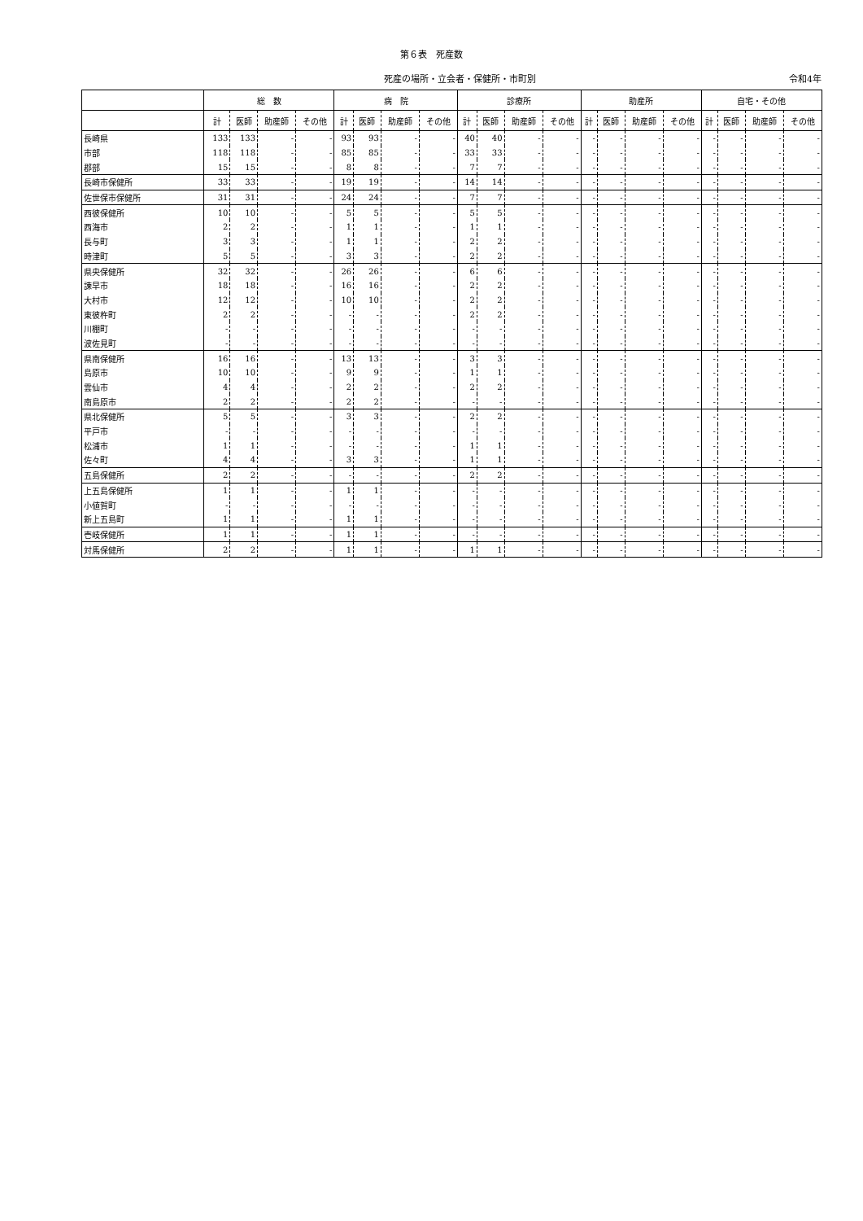第６表　死産数
死産の場所・立会者・保健所・市町別 令和4年
| | 総 数 | | | | 病 院 | | | | 診療所 | | | | 助産所 | | | | 自宅・その他 | | | |
| --- | --- | --- | --- | --- | --- | --- | --- | --- | --- | --- | --- | --- | --- | --- | --- | --- | --- | --- | --- | --- |
| | 計 | 医師 | 助産師 | その他 | 計 | 医師 | 助産師 | その他 | 計 | 医師 | 助産師 | その他 | 計 | 医師 | 助産師 | その他 | 計 | 医師 | 助産師 | その他 |
| 長崎県 | 133 | 133 | - | - | 93 | 93 | - | - | 40 | 40 | - | - | - | - | - | - | - | - | - | - |
| 市部 | 118 | 118 | - | - | 85 | 85 | - | - | 33 | 33 | - | - | - | - | - | - | - | - | - | - |
| 郡部 | 15 | 15 | - | - | 8 | 8 | - | - | 7 | 7 | - | - | - | - | - | - | - | - | - | - |
| 長崎市保健所 | 33 | 33 | - | - | 19 | 19 | - | - | 14 | 14 | - | - | - | - | - | - | - | - | - | - |
| 佐世保市保健所 | 31 | 31 | - | - | 24 | 24 | - | - | 7 | 7 | - | - | - | - | - | - | - | - | - | - |
| 西彼保健所 | 10 | 10 | - | - | 5 | 5 | - | - | 5 | 5 | - | - | - | - | - | - | - | - | - | - |
| 西海市 | 2 | 2 | - | - | 1 | 1 | - | - | 1 | 1 | - | - | - | - | - | - | - | - | - | - |
| 長与町 | 3 | 3 | - | - | 1 | 1 | - | - | 2 | 2 | - | - | - | - | - | - | - | - | - | - |
| 時津町 | 5 | 5 | - | - | 3 | 3 | - | - | 2 | 2 | - | - | - | - | - | - | - | - | - | - |
| 県央保健所 | 32 | 32 | - | - | 26 | 26 | - | - | 6 | 6 | - | - | - | - | - | - | - | - | - | - |
| 諫早市 | 18 | 18 | - | - | 16 | 16 | - | - | 2 | 2 | - | - | - | - | - | - | - | - | - | - |
| 大村市 | 12 | 12 | - | - | 10 | 10 | - | - | 2 | 2 | - | - | - | - | - | - | - | - | - | - |
| 東彼杵町 | 2 | 2 | - | - | - | - | - | - | 2 | 2 | - | - | - | - | - | - | - | - | - | - |
| 川棚町 | - | - | - | - | - | - | - | - | - | - | - | - | - | - | - | - | - | - | - | - |
| 波佐見町 | - | - | - | - | - | - | - | - | - | - | - | - | - | - | - | - | - | - | - | - |
| 県南保健所 | 16 | 16 | - | - | 13 | 13 | - | - | 3 | 3 | - | - | - | - | - | - | - | - | - | - |
| 島原市 | 10 | 10 | - | - | 9 | 9 | - | - | 1 | 1 | - | - | - | - | - | - | - | - | - | - |
| 雲仙市 | 4 | 4 | - | - | 2 | 2 | - | - | 2 | 2 | - | - | - | - | - | - | - | - | - | - |
| 南島原市 | 2 | 2 | - | - | 2 | 2 | - | - | - | - | - | - | - | - | - | - | - | - | - | - |
| 県北保健所 | 5 | 5 | - | - | 3 | 3 | - | - | 2 | 2 | - | - | - | - | - | - | - | - | - | - |
| 平戸市 | - | - | - | - | - | - | - | - | - | - | - | - | - | - | - | - | - | - | - | - |
| 松浦市 | 1 | 1 | - | - | - | - | - | - | 1 | 1 | - | - | - | - | - | - | - | - | - | - |
| 佐々町 | 4 | 4 | - | - | 3 | 3 | - | - | 1 | 1 | - | - | - | - | - | - | - | - | - | - |
| 五島保健所 | 2 | 2 | - | - | - | - | - | - | 2 | 2 | - | - | - | - | - | - | - | - | - | - |
| 上五島保健所 | 1 | 1 | - | - | 1 | 1 | - | - | - | - | - | - | - | - | - | - | - | - | - | - |
| 小値賀町 | - | - | - | - | - | - | - | - | - | - | - | - | - | - | - | - | - | - | - | - |
| 新上五島町 | 1 | 1 | - | - | 1 | 1 | - | - | - | - | - | - | - | - | - | - | - | - | - | - |
| 壱岐保健所 | 1 | 1 | - | - | 1 | 1 | - | - | - | - | - | - | - | - | - | - | - | - | - | - |
| 対馬保健所 | 2 | 2 | - | - | 1 | 1 | - | - | 1 | 1 | - | - | - | - | - | - | - | - | - | - |